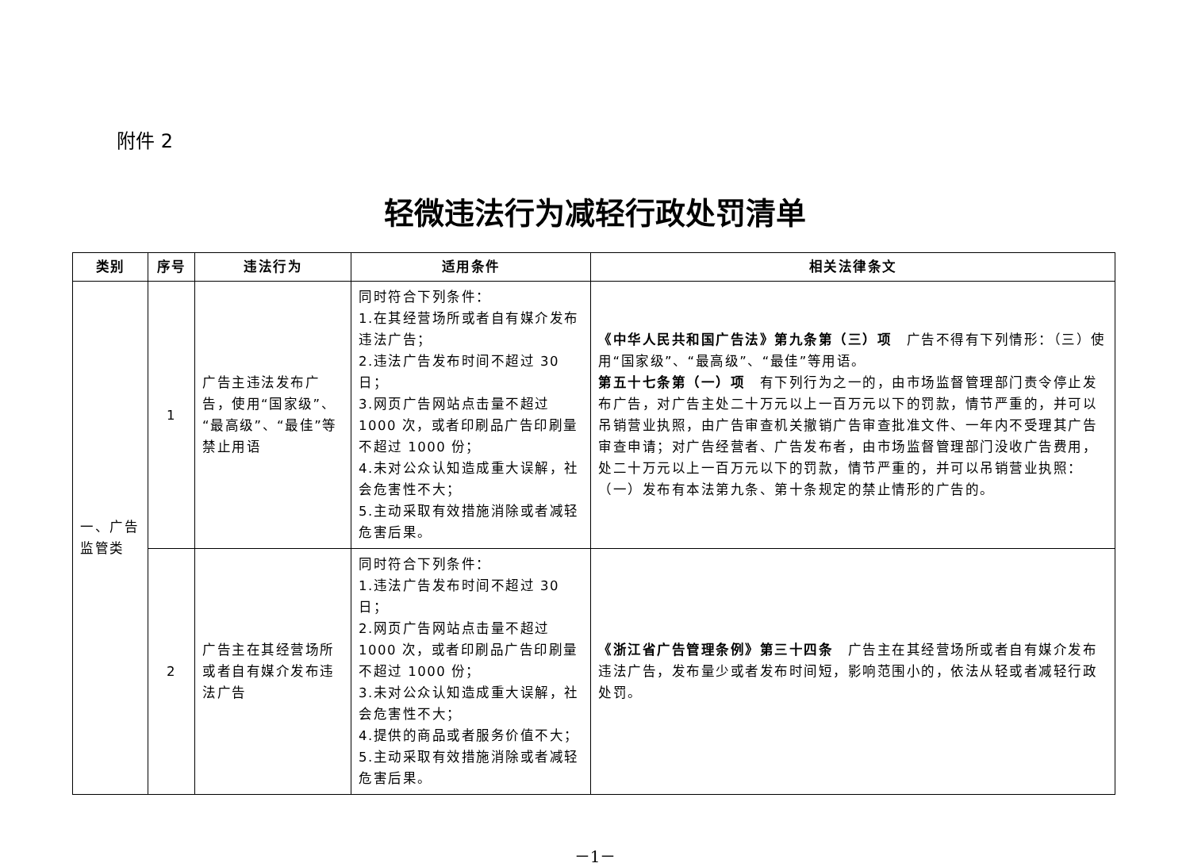附件 2
轻微违法行为减轻行政处罚清单
| 类别 | 序号 | 违法行为 | 适用条件 | 相关法律条文 |
| --- | --- | --- | --- | --- |
| 一、广告监管类 | 1 | 广告主违法发布广告，使用“国家级”、“最高级”、“最佳”等禁止用语 | 同时符合下列条件： 1.在其经营场所或者自有媒介发布违法广告； 2.违法广告发布时间不超过 30 日； 3.网页广告网站点击量不超过 1000 次，或者印刷品广告印刷量不超过 1000 份； 4.未对公众认知造成重大误解，社会危害性不大； 5.主动采取有效措施消除或者减轻危害后果。 | 《中华人民共和国广告法》第九条第（三）项 广告不得有下列情形：（三）使用“国家级”、“最高级”、“最佳”等用语。 第五十七条第（一）项 有下列行为之一的，由市场监督管理部门责令停止发布广告，对广告主处二十万元以上一百万元以下的罚款，情节严重的，并可以吊销营业执照，由广告审查机关撤销广告审查批准文件、一年内不受理其广告审查申请；对广告经营者、广告发布者，由市场监督管理部门没收广告费用，处二十万元以上一百万元以下的罚款，情节严重的，并可以吊销营业执照：（一）发布有本法第九条、第十条规定的禁止情形的广告的。 |
| | 2 | 广告主在其经营场所或者自有媒介发布违法广告 | 同时符合下列条件： 1.违法广告发布时间不超过 30 日； 2.网页广告网站点击量不超过 1000 次，或者印刷品广告印刷量不超过 1000 份； 3.未对公众认知造成重大误解，社会危害性不大； 4.提供的商品或者服务价值不大； 5.主动采取有效措施消除或者减轻危害后果。 | 《浙江省广告管理条例》第三十四条 广告主在其经营场所或者自有媒介发布违法广告，发布量少或者发布时间短，影响范围小的，依法从轻或者减轻行政处罚。 |
－1－